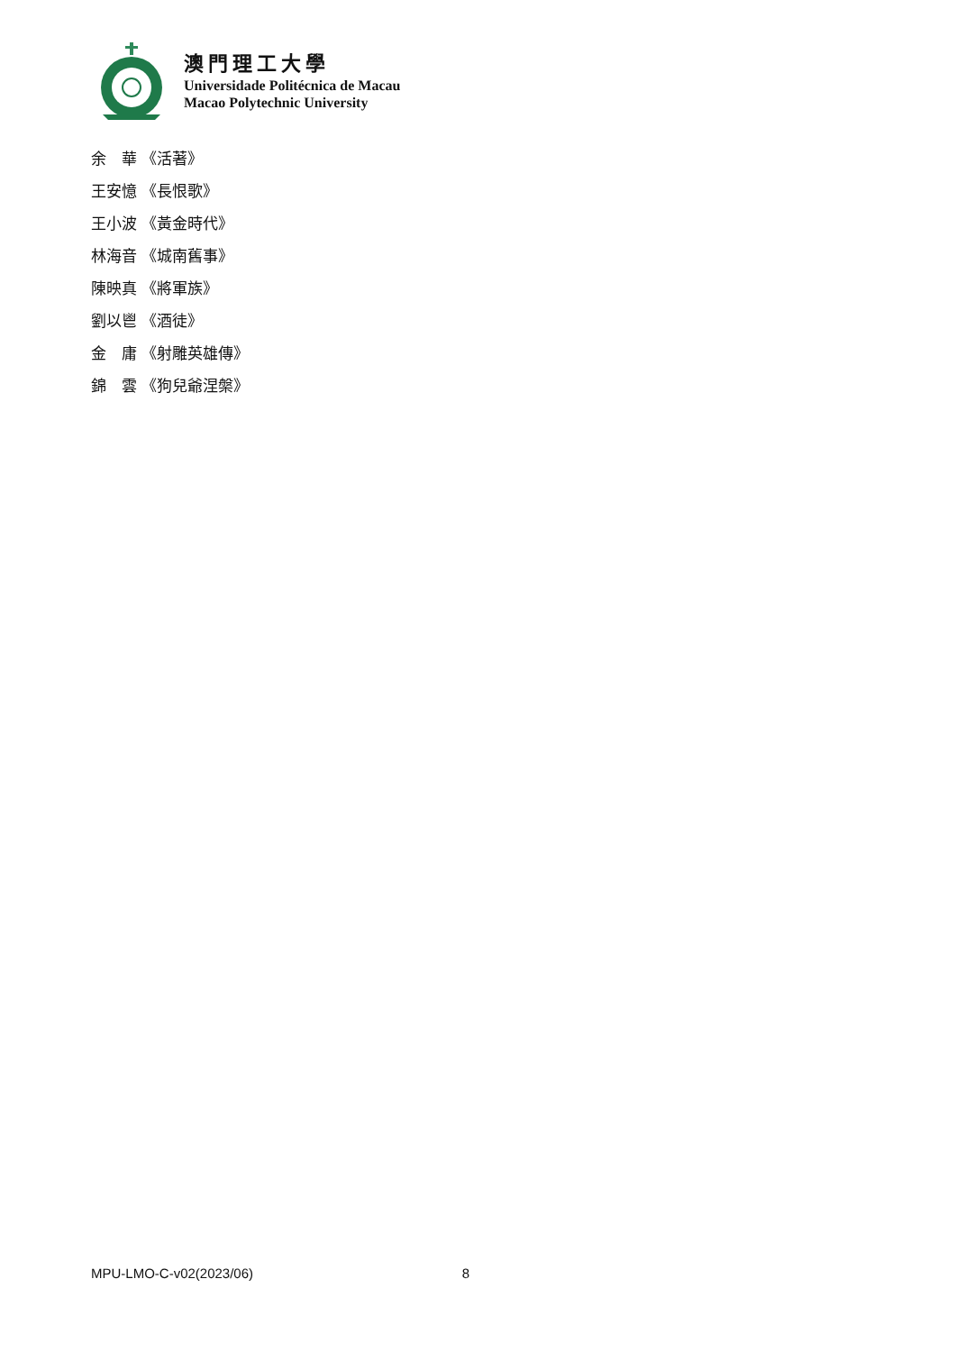澳門理工大學
Universidade Politécnica de Macau
Macao Polytechnic University
余　華 《活著》
王安憶 《長恨歌》
王小波 《黃金時代》
林海音 《城南舊事》
陳映真 《將軍族》
劉以鬯 《酒徒》
金　庸 《射雕英雄傳》
錦　雲 《狗兒爺涅槃》
MPU-LMO-C-v02(2023/06) 8